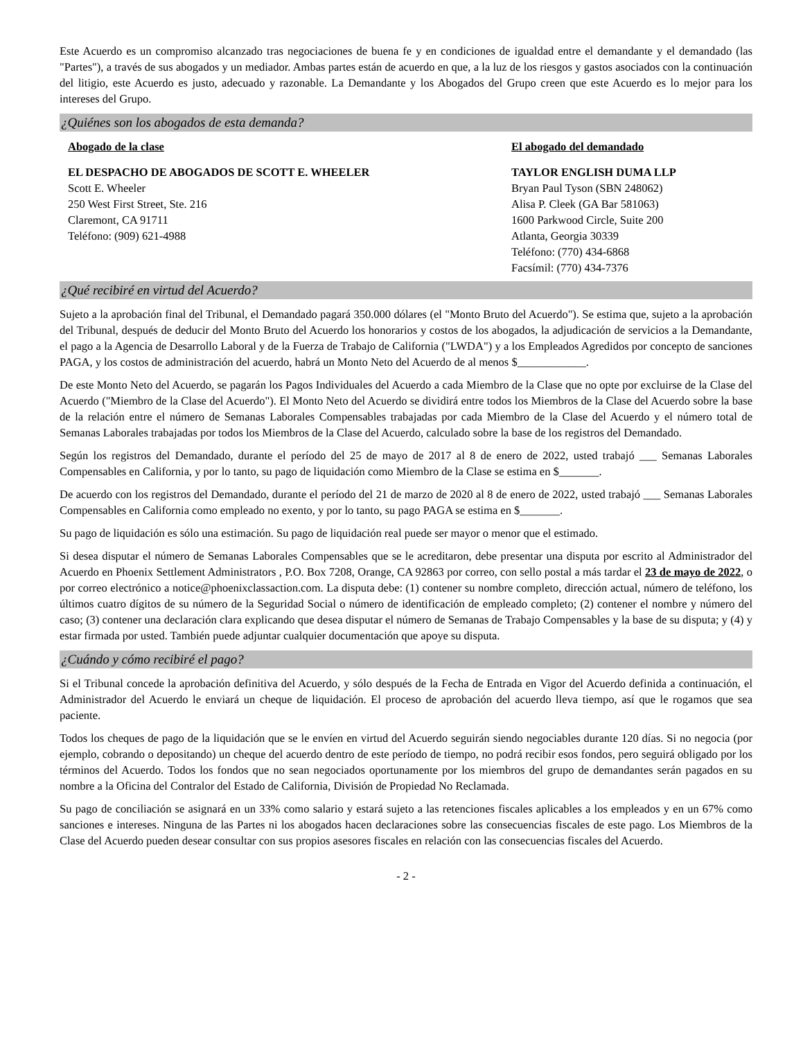Este Acuerdo es un compromiso alcanzado tras negociaciones de buena fe y en condiciones de igualdad entre el demandante y el demandado (las "Partes"), a través de sus abogados y un mediador. Ambas partes están de acuerdo en que, a la luz de los riesgos y gastos asociados con la continuación del litigio, este Acuerdo es justo, adecuado y razonable. La Demandante y los Abogados del Grupo creen que este Acuerdo es lo mejor para los intereses del Grupo.
¿Quiénes son los abogados de esta demanda?
Abogado de la clase
EL DESPACHO DE ABOGADOS DE SCOTT E. WHEELER
Scott E. Wheeler
250 West First Street, Ste. 216
Claremont, CA 91711
Teléfono: (909) 621-4988
El abogado del demandado
TAYLOR ENGLISH DUMA LLP
Bryan Paul Tyson (SBN 248062)
Alisa P. Cleek (GA Bar 581063)
1600 Parkwood Circle, Suite 200
Atlanta, Georgia 30339
Teléfono: (770) 434-6868
Facsímil: (770) 434-7376
¿Qué recibiré en virtud del Acuerdo?
Sujeto a la aprobación final del Tribunal, el Demandado pagará 350.000 dólares (el "Monto Bruto del Acuerdo"). Se estima que, sujeto a la aprobación del Tribunal, después de deducir del Monto Bruto del Acuerdo los honorarios y costos de los abogados, la adjudicación de servicios a la Demandante, el pago a la Agencia de Desarrollo Laboral y de la Fuerza de Trabajo de California ("LWDA") y a los Empleados Agredidos por concepto de sanciones PAGA, y los costos de administración del acuerdo, habrá un Monto Neto del Acuerdo de al menos $____________.
De este Monto Neto del Acuerdo, se pagarán los Pagos Individuales del Acuerdo a cada Miembro de la Clase que no opte por excluirse de la Clase del Acuerdo ("Miembro de la Clase del Acuerdo"). El Monto Neto del Acuerdo se dividirá entre todos los Miembros de la Clase del Acuerdo sobre la base de la relación entre el número de Semanas Laborales Compensables trabajadas por cada Miembro de la Clase del Acuerdo y el número total de Semanas Laborales trabajadas por todos los Miembros de la Clase del Acuerdo, calculado sobre la base de los registros del Demandado.
Según los registros del Demandado, durante el período del 25 de mayo de 2017 al 8 de enero de 2022, usted trabajó ___ Semanas Laborales Compensables en California, y por lo tanto, su pago de liquidación como Miembro de la Clase se estima en $_______.
De acuerdo con los registros del Demandado, durante el período del 21 de marzo de 2020 al 8 de enero de 2022, usted trabajó ___ Semanas Laborales Compensables en California como empleado no exento, y por lo tanto, su pago PAGA se estima en $_______.
Su pago de liquidación es sólo una estimación. Su pago de liquidación real puede ser mayor o menor que el estimado.
Si desea disputar el número de Semanas Laborales Compensables que se le acreditaron, debe presentar una disputa por escrito al Administrador del Acuerdo en Phoenix Settlement Administrators , P.O. Box 7208, Orange, CA 92863 por correo, con sello postal a más tardar el 23 de mayo de 2022, o por correo electrónico a notice@phoenixclassaction.com. La disputa debe: (1) contener su nombre completo, dirección actual, número de teléfono, los últimos cuatro dígitos de su número de la Seguridad Social o número de identificación de empleado completo; (2) contener el nombre y número del caso; (3) contener una declaración clara explicando que desea disputar el número de Semanas de Trabajo Compensables y la base de su disputa; y (4) y estar firmada por usted. También puede adjuntar cualquier documentación que apoye su disputa.
¿Cuándo y cómo recibiré el pago?
Si el Tribunal concede la aprobación definitiva del Acuerdo, y sólo después de la Fecha de Entrada en Vigor del Acuerdo definida a continuación, el Administrador del Acuerdo le enviará un cheque de liquidación. El proceso de aprobación del acuerdo lleva tiempo, así que le rogamos que sea paciente.
Todos los cheques de pago de la liquidación que se le envíen en virtud del Acuerdo seguirán siendo negociables durante 120 días. Si no negocia (por ejemplo, cobrando o depositando) un cheque del acuerdo dentro de este período de tiempo, no podrá recibir esos fondos, pero seguirá obligado por los términos del Acuerdo. Todos los fondos que no sean negociados oportunamente por los miembros del grupo de demandantes serán pagados en su nombre a la Oficina del Contralor del Estado de California, División de Propiedad No Reclamada.
Su pago de conciliación se asignará en un 33% como salario y estará sujeto a las retenciones fiscales aplicables a los empleados y en un 67% como sanciones e intereses. Ninguna de las Partes ni los abogados hacen declaraciones sobre las consecuencias fiscales de este pago. Los Miembros de la Clase del Acuerdo pueden desear consultar con sus propios asesores fiscales en relación con las consecuencias fiscales del Acuerdo.
- 2 -